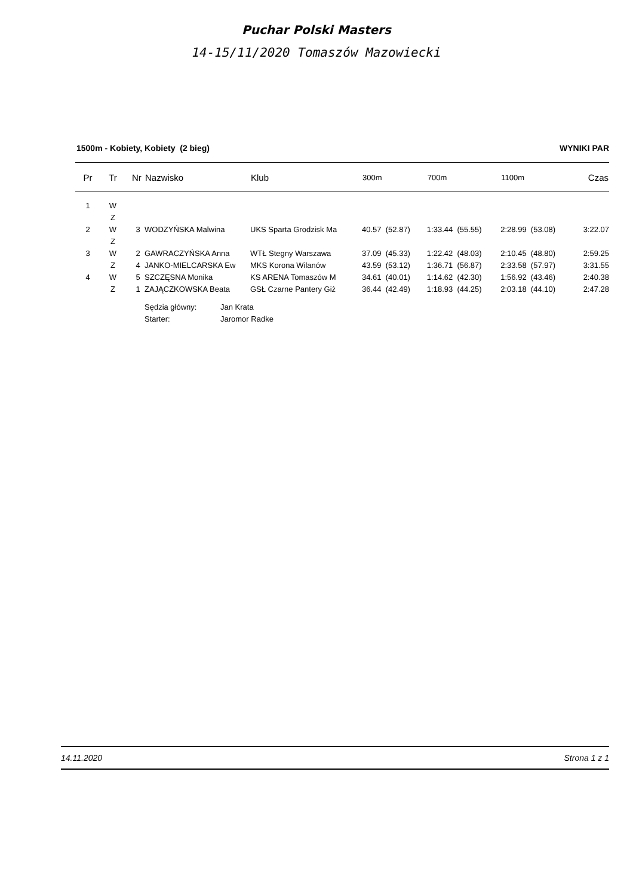Puchar Polski Masters
14-15/11/2020 Tomaszów Mazowiecki
1500m - Kobiety, Kobiety (2 bieg) WYNIKI PAR
| Pr | Tr | Nr | Nazwisko | Klub | 300m | 700m | 1100m | Czas |
| --- | --- | --- | --- | --- | --- | --- | --- | --- |
| 1 | W | | | | | | | |
| | Z | | | | | | | |
| 2 | W | 3 | WODZYŃSKA Malwina | UKS Sparta Grodzisk Ma | 40.57 (52.87) | 1:33.44 (55.55) | 2:28.99 (53.08) | 3:22.07 |
| | Z | | | | | | | |
| 3 | W | 2 | GAWRACZYŃSKA Anna | WTŁ Stegny Warszawa | 37.09 (45.33) | 1:22.42 (48.03) | 2:10.45 (48.80) | 2:59.25 |
| | Z | 4 | JANKO-MIELCARSKA Ew | MKS Korona Wilanów | 43.59 (53.12) | 1:36.71 (56.87) | 2:33.58 (57.97) | 3:31.55 |
| 4 | W | 5 | SZCZĘSNA Monika | KS ARENA Tomaszów M | 34.61 (40.01) | 1:14.62 (42.30) | 1:56.92 (43.46) | 2:40.38 |
| | Z | 1 | ZAJĄCZKOWSKA Beata | GSŁ Czarne Pantery Giż | 36.44 (42.49) | 1:18.93 (44.25) | 2:03.18 (44.10) | 2:47.28 |
| | | | Sędzia główny: | Jan Krata | | | | |
| | | | Starter: | Jaromor Radke | | | | |
14.11.2020 Strona 1 z 1